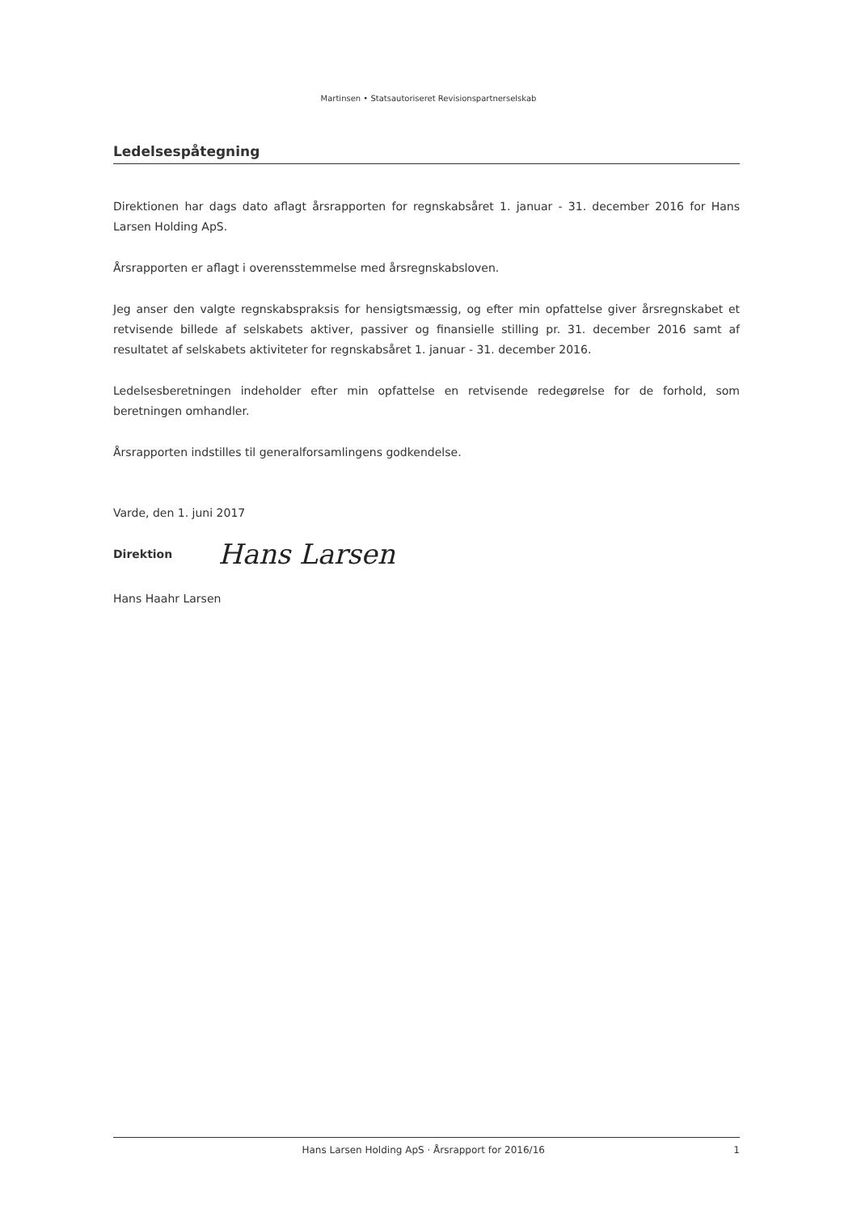Martinsen • Statsautoriseret Revisionspartnerselskab
Ledelsespåtegning
Direktionen har dags dato aflagt årsrapporten for regnskabsåret 1. januar - 31. december 2016 for Hans Larsen Holding ApS.
Årsrapporten er aflagt i overensstemmelse med årsregnskabsloven.
Jeg anser den valgte regnskabspraksis for hensigtsmæssig, og efter min opfattelse giver årsregnskabet et retvisende billede af selskabets aktiver, passiver og finansielle stilling pr. 31. december 2016 samt af resultatet af selskabets aktiviteter for regnskabsåret 1. januar - 31. december 2016.
Ledelsesberetningen indeholder efter min opfattelse en retvisende redegørelse for de forhold, som beretningen omhandler.
Årsrapporten indstilles til generalforsamlingens godkendelse.
Varde, den 1. juni 2017
Direktion Hans Larsen
Hans Haahr Larsen
Hans Larsen Holding ApS · Årsrapport for 2016/16 1